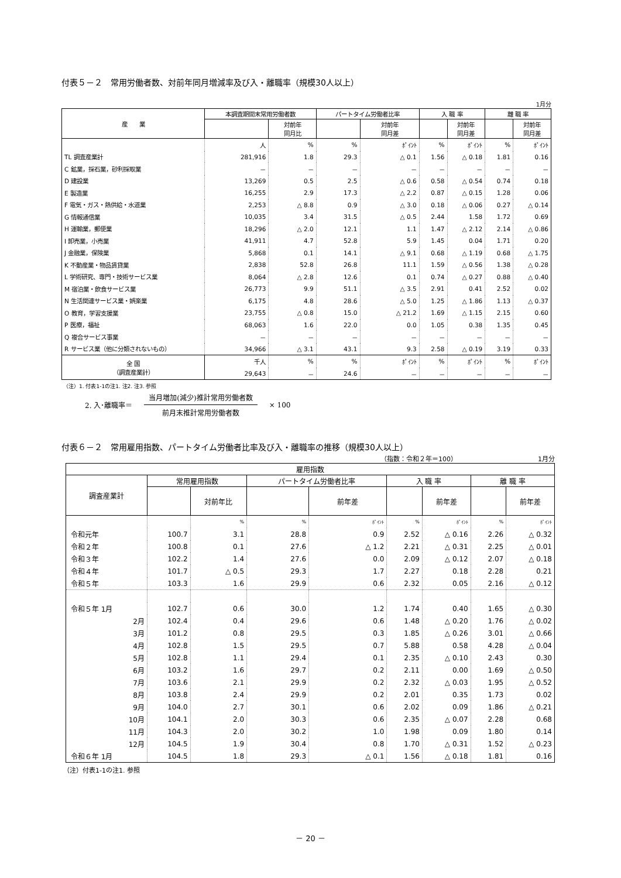付表５－２　常用労働者数、対前年同月増減率及び入・離職率（規模30人以上）
1月分
| 産 業 | 本調査期間末常用労働者数 | | パートタイム労働者比率 | | 入 職 率 | | 離 職 率 | |
| --- | --- | --- | --- | --- | --- | --- | --- | --- |
| | | 対前年 同月比 | | 対前年 同月差 | | 対前年 同月差 | | 対前年 同月差 |
| | 人 | % | % | ﾎﾟｲﾝﾄ | % | ﾎﾟｲﾝﾄ | % | ﾎﾟｲﾝﾄ |
| TL 調査産業計 | 281,916 | 1.8 | 29.3 | △ 0.1 | 1.56 | △ 0.18 | 1.81 | 0.16 |
| C 鉱業，採石業，砂利採取業 | － | － | － | － | － | － | － | － |
| D 建設業 | 13,269 | 0.5 | 2.5 | △ 0.6 | 0.58 | △ 0.54 | 0.74 | 0.18 |
| E 製造業 | 16,255 | 2.9 | 17.3 | △ 2.2 | 0.87 | △ 0.15 | 1.28 | 0.06 |
| F 電気・ガス・熱供給・水道業 | 2,253 | △ 8.8 | 0.9 | △ 3.0 | 0.18 | △ 0.06 | 0.27 | △ 0.14 |
| G 情報通信業 | 10,035 | 3.4 | 31.5 | △ 0.5 | 2.44 | 1.58 | 1.72 | 0.69 |
| H 運輸業，郵便業 | 18,296 | △ 2.0 | 12.1 | 1.1 | 1.47 | △ 2.12 | 2.14 | △ 0.86 |
| I 卸売業，小売業 | 41,911 | 4.7 | 52.8 | 5.9 | 1.45 | 0.04 | 1.71 | 0.20 |
| J 金融業，保険業 | 5,868 | 0.1 | 14.1 | △ 9.1 | 0.68 | △ 1.19 | 0.68 | △ 1.75 |
| K 不動産業・物品賃貸業 | 2,838 | 52.8 | 26.8 | 11.1 | 1.59 | △ 0.56 | 1.38 | △ 0.28 |
| L 学術研究、専門・技術サービス業 | 8,064 | △ 2.8 | 12.6 | 0.1 | 0.74 | △ 0.27 | 0.88 | △ 0.40 |
| M 宿泊業・飲食サービス業 | 26,773 | 9.9 | 51.1 | △ 3.5 | 2.91 | 0.41 | 2.52 | 0.02 |
| N 生活関連サービス業・娯楽業 | 6,175 | 4.8 | 28.6 | △ 5.0 | 1.25 | △ 1.86 | 1.13 | △ 0.37 |
| O 教育，学習支援業 | 23,755 | △ 0.8 | 15.0 | △ 21.2 | 1.69 | △ 1.15 | 2.15 | 0.60 |
| P 医療，福祉 | 68,063 | 1.6 | 22.0 | 0.0 | 1.05 | 0.38 | 1.35 | 0.45 |
| Q 複合サービス事業 | － | － | － | － | － | － | － | － |
| R サービス業（他に分類されないもの） | 34,966 | △ 3.1 | 43.1 | 9.3 | 2.58 | △ 0.19 | 3.19 | 0.33 |
| 全 国 （調査産業計） | 千人 | % | % | ﾎﾟｲﾝﾄ | % | ﾎﾟｲﾝﾄ | % | ﾎﾟｲﾝﾄ |
| | 29,643 | － | 24.6 | － | － | － | － | － |
（注）1. 付表1-1の注1. 注2. 注3. 参照
2. 入･離職率＝
当月増加(減少)推計常用労働者数
前月末推計常用労働者数
× 100
付表６－２　常用雇用指数、パートタイム労働者比率及び入・離職率の推移（規模30人以上）
（指数：令和２年＝100）　　　　　　　　　　　　　1月分
| 雇用指数 | | | | | | | | |
| --- | --- | --- | --- | --- | --- | --- | --- | --- |
| 調査産業計 | 常用雇用指数 | | パートタイム労働者比率 | | 入 職 率 | | 離 職 率 | |
| | | 対前年比 | | 前年差 | | 前年差 | | 前年差 |
| | | % | % | ﾎﾟｲﾝﾄ | % | ﾎﾟｲﾝﾄ | % | ﾎﾟｲﾝﾄ |
| 令和元年 | 100.7 | 3.1 | 28.8 | 0.9 | 2.52 | △ 0.16 | 2.26 | △ 0.32 |
| 令和２年 | 100.8 | 0.1 | 27.6 | △ 1.2 | 2.21 | △ 0.31 | 2.25 | △ 0.01 |
| 令和３年 | 102.2 | 1.4 | 27.6 | 0.0 | 2.09 | △ 0.12 | 2.07 | △ 0.18 |
| 令和４年 | 101.7 | △ 0.5 | 29.3 | 1.7 | 2.27 | 0.18 | 2.28 | 0.21 |
| 令和５年 | 103.3 | 1.6 | 29.9 | 0.6 | 2.32 | 0.05 | 2.16 | △ 0.12 |
| 令和５年 1月 | 102.7 | 0.6 | 30.0 | 1.2 | 1.74 | 0.40 | 1.65 | △ 0.30 |
| 2月 | 102.4 | 0.4 | 29.6 | 0.6 | 1.48 | △ 0.20 | 1.76 | △ 0.02 |
| 3月 | 101.2 | 0.8 | 29.5 | 0.3 | 1.85 | △ 0.26 | 3.01 | △ 0.66 |
| 4月 | 102.8 | 1.5 | 29.5 | 0.7 | 5.88 | 0.58 | 4.28 | △ 0.04 |
| 5月 | 102.8 | 1.1 | 29.4 | 0.1 | 2.35 | △ 0.10 | 2.43 | 0.30 |
| 6月 | 103.2 | 1.6 | 29.7 | 0.2 | 2.11 | 0.00 | 1.69 | △ 0.50 |
| 7月 | 103.6 | 2.1 | 29.9 | 0.2 | 2.32 | △ 0.03 | 1.95 | △ 0.52 |
| 8月 | 103.8 | 2.4 | 29.9 | 0.2 | 2.01 | 0.35 | 1.73 | 0.02 |
| 9月 | 104.0 | 2.7 | 30.1 | 0.6 | 2.02 | 0.09 | 1.86 | △ 0.21 |
| 10月 | 104.1 | 2.0 | 30.3 | 0.6 | 2.35 | △ 0.07 | 2.28 | 0.68 |
| 11月 | 104.3 | 2.0 | 30.2 | 1.0 | 1.98 | 0.09 | 1.80 | 0.14 |
| 12月 | 104.5 | 1.9 | 30.4 | 0.8 | 1.70 | △ 0.31 | 1.52 | △ 0.23 |
| 令和６年 1月 | 104.5 | 1.8 | 29.3 | △ 0.1 | 1.56 | △ 0.18 | 1.81 | 0.16 |
（注）付表1-1の注1. 参照
－ 20 －